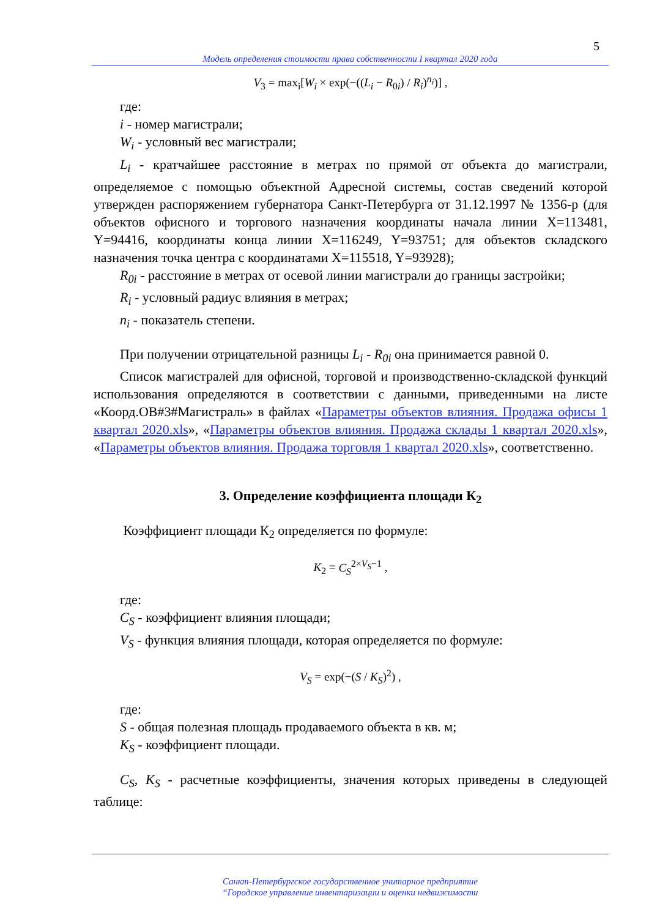5
Модель определения стоимости права собственности I квартал 2020 года
V<sub>3</sub> = max<sub>i</sub>[W<sub>i</sub> × exp(−((L<sub>i</sub> − R<sub>0i</sub>) / R<sub>i</sub>)<sup>n<sub>i</sub></sup>)] ,
где:
i - номер магистрали;
W<sub>i</sub> - условный вес магистрали;
L<sub>i</sub> - кратчайшее расстояние в метрах по прямой от объекта до магистрали, определяемое с помощью объектной Адресной системы, состав сведений которой утвержден распоряжением губернатора Санкт-Петербурга от 31.12.1997 № 1356-р (для объектов офисного и торгового назначения координаты начала линии X=113481, Y=94416, координаты конца линии X=116249, Y=93751; для объектов складского назначения точка центра с координатами X=115518, Y=93928);
R<sub>0i</sub> - расстояние в метрах от осевой линии магистрали до границы застройки;
R<sub>i</sub> - условный радиус влияния в метрах;
n<sub>i</sub> - показатель степени.
При получении отрицательной разницы L<sub>i</sub> - R<sub>0i</sub> она принимается равной 0.
Список магистралей для офисной, торговой и производственно-складской функций использования определяются в соответствии с данными, приведенными на листе «Коорд.ОВ#3#Магистраль» в файлах «Параметры объектов влияния. Продажа офисы 1 квартал 2020.xls», «Параметры объектов влияния. Продажа склады 1 квартал 2020.xls», «Параметры объектов влияния. Продажа торговля 1 квартал 2020.xls», соответственно.
3. Определение коэффициента площади К<sub>2</sub>
Коэффициент площади К<sub>2</sub> определяется по формуле:
K<sub>2</sub> = C<sub>S</sub><sup>2×V<sub>S</sub>−1</sup> ,
где:
C<sub>S</sub> - коэффициент влияния площади;
V<sub>S</sub> - функция влияния площади, которая определяется по формуле:
V<sub>S</sub> = exp(−(S / K<sub>S</sub>)<sup>2</sup>) ,
где:
S - общая полезная площадь продаваемого объекта в кв. м;
K<sub>S</sub> - коэффициент площади.
C<sub>S</sub>, K<sub>S</sub> - расчетные коэффициенты, значения которых приведены в следующей таблице:
Санкт-Петербургское государственное унитарное предприятие
“Городское управление инвентаризации и оценки недвижимости